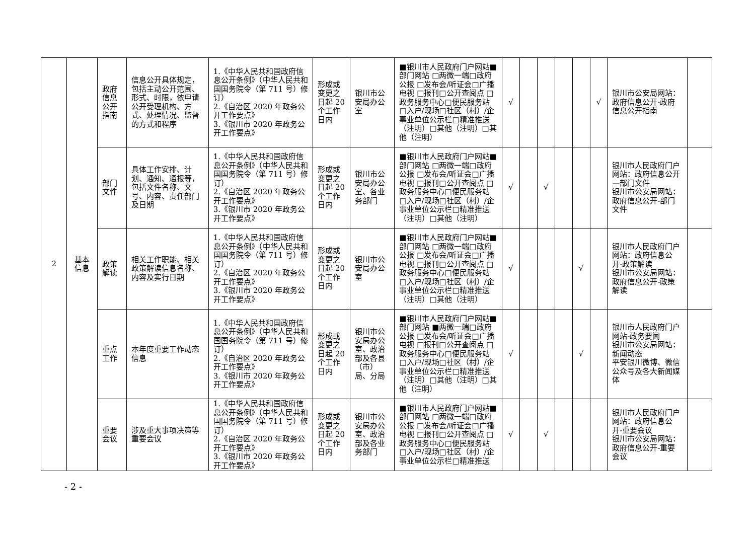| 2 | 基本 信息 | 政府 信息 公开 指南 | 信息公开具体规定，包括主动公开范围、形式、时限，依申请公开受理机构、方式、处理情况、监督的方式和程序 | 1.《中华人民共和国政府信息公开条例》（中华人民共和国国务院令（第 711 号）修订） 2.《自治区 2020 年政务公开工作要点》 3.《银川市 2020 年政务公开工作要点》 | 形成或变更之日起 20 个工作日内 | 银川市公安局办公室 | ■银川市人民政府门户网站■部门网站 □两微一端□政府公报 □发布会/听证会□广播电视 □报刊□公开查阅点 □政务服务中心□便民服务站 □入户/现场□社区（村）/企事业单位公示栏□精准推送（注明）□其他（注明）□其他（注明） | √ | | | | | √ | 银川市公安局网站：政府信息公开-政府信息公开指南 | |
| | | 部门 文件 | 具体工作安排、计划、通知、通报等，包括文件名称、文号、内容、责任部门及日期 | 1.《中华人民共和国政府信息公开条例》（中华人民共和国国务院令（第 711 号）修订） 2.《自治区 2020 年政务公开工作要点》 3.《银川市 2020 年政务公开工作要点》 | 形成或变更之日起 20 个工作日内 | 银川市公安局办公室、各业务部门 | ■银川市人民政府门户网站■部门网站 □两微一端□政府公报 □发布会/听证会□广播电视 □报刊□公开查阅点 □政务服务中心□便民服务站 □入户/现场□社区（村）/企事业单位公示栏□精准推送（注明）□其他（注明） | √ | | √ | | | | 银川市人民政府门户网站：政府信息公开—部门文件 银川市公安局网站：政府信息公开-部门文件 | |
| | | 政策 解读 | 相关工作职能、相关政策解读信息名称、内容及实行日期 | 1.《中华人民共和国政府信息公开条例》（中华人民共和国国务院令（第 711 号）修订） 2.《自治区 2020 年政务公开工作要点》 3.《银川市 2020 年政务公开工作要点》 | 形成或变更之日起 20 个工作日内 | 银川市公安局办公室 | ■银川市人民政府门户网站■部门网站 □两微一端□政府公报 □发布会/听证会□广播电视 □报刊□公开查阅点 □政务服务中心□便民服务站 □入户/现场□社区（村）/企事业单位公示栏□精准推送（注明）□其他（注明） | √ | | | | √ | | 银川市人民政府门户网站：政府信息公开-政策解读 银川市公安局网站：政府信息公开-政策解读 | |
| | | 重点 工作 | 本年度重要工作动态信息 | 1.《中华人民共和国政府信息公开条例》（中华人民共和国国务院令（第 711 号）修订） 2.《自治区 2020 年政务公开工作要点》 3.《银川市 2020 年政务公开工作要点》 | 形成或变更之日起 20 个工作日内 | 银川市公安局办公室、政治部及各县（市）局、分局 | ■银川市人民政府门户网站■部门网站 ■两微一端□政府公报 □发布会/听证会□广播电视 □报刊□公开查阅点 □政务服务中心□便民服务站 □入户/现场□社区（村）/企事业单位公示栏□精准推送（注明）□其他（注明）□其他（注明） | √ | | | | √ | | 银川市人民政府门户网站-政务要闻 银川市公安局网站：新闻动态 平安银川微博、微信公众号及各大新闻媒体 | |
| | | 重要 会议 | 涉及重大事项决策等重要会议 | 1.《中华人民共和国政府信息公开条例》（中华人民共和国国务院令（第 711 号）修订） 2.《自治区 2020 年政务公开工作要点》 3.《银川市 2020 年政务公开工作要点》 | 形成或变更之日起 20 个工作日内 | 银川市公安局办公室、政治部及各业务部门 | ■银川市人民政府门户网站■部门网站 □两微一端□政府公报 □发布会/听证会□广播电视 □报刊□公开查阅点 □政务服务中心□便民服务站 □入户/现场□社区（村）/企事业单位公示栏□精准推送 | √ | | √ | | | | 银川市人民政府门户网站：政府信息公开-重要会议 银川市公安局网站：政府信息公开-重要会议 | |
- 2 -